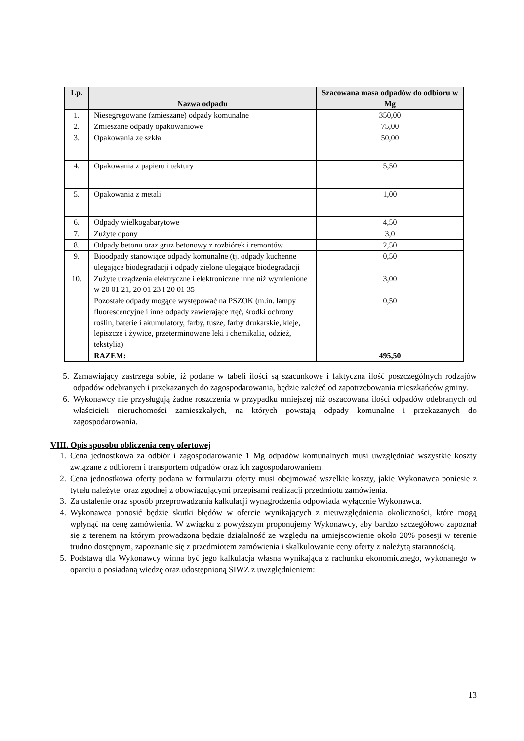| Lp. | Nazwa odpadu | Szacowana masa odpadów do odbioru w Mg |
| --- | --- | --- |
| 1. | Niesegregowane (zmieszane) odpady komunalne | 350,00 |
| 2. | Zmieszane odpady opakowaniowe | 75,00 |
| 3. | Opakowania ze szkła | 50,00 |
| 4. | Opakowania z papieru i tektury | 5,50 |
| 5. | Opakowania z metali | 1,00 |
| 6. | Odpady wielkogabarytowe | 4,50 |
| 7. | Zużyte opony | 3,0 |
| 8. | Odpady betonu oraz gruz betonowy z rozbiórek i remontów | 2,50 |
| 9. | Bioodpady stanowiące odpady komunalne (tj. odpady kuchenne ulegające biodegradacji i odpady zielone ulegające biodegradacji | 0,50 |
| 10. | Zużyte urządzenia elektryczne i elektroniczne inne niż wymienione w 20 01 21, 20 01 23 i 20 01 35 | 3,00 |
| | Pozostałe odpady mogące występować na PSZOK (m.in. lampy fluorescencyjne i inne odpady zawierające rtęć, środki ochrony roślin, baterie i akumulatory, farby, tusze, farby drukarskie, kleje, lepiszcze i żywice, przeterminowane leki i chemikalia, odzież, tekstylia) | 0,50 |
| | RAZEM: | 495,50 |
5. Zamawiający zastrzega sobie, iż podane w tabeli ilości są szacunkowe i faktyczna ilość poszczególnych rodzajów odpadów odebranych i przekazanych do zagospodarowania, będzie zależeć od zapotrzebowania mieszkańców gminy.
6. Wykonawcy nie przysługują żadne roszczenia w przypadku mniejszej niż oszacowana ilości odpadów odebranych od właścicieli nieruchomości zamieszkałych, na których powstają odpady komunalne i przekazanych do zagospodarowania.
VIII. Opis sposobu obliczenia ceny ofertowej
1. Cena jednostkowa za odbiór i zagospodarowanie 1 Mg odpadów komunalnych musi uwzględniać wszystkie koszty związane z odbiorem i transportem odpadów oraz ich zagospodarowaniem.
2. Cena jednostkowa oferty podana w formularzu oferty musi obejmować wszelkie koszty, jakie Wykonawca poniesie z tytułu należytej oraz zgodnej z obowiązującymi przepisami realizacji przedmiotu zamówienia.
3. Za ustalenie oraz sposób przeprowadzania kalkulacji wynagrodzenia odpowiada wyłącznie Wykonawca.
4. Wykonawca ponosić będzie skutki błędów w ofercie wynikających z nieuwzględnienia okoliczności, które mogą wpłynąć na cenę zamówienia. W związku z powyższym proponujemy Wykonawcy, aby bardzo szczegółowo zapoznał się z terenem na którym prowadzona będzie działalność ze względu na umiejscowienie około 20% posesji w terenie trudno dostępnym, zapoznanie się z przedmiotem zamówienia i skalkulowanie ceny oferty z należytą starannością.
5. Podstawą dla Wykonawcy winna być jego kalkulacja własna wynikająca z rachunku ekonomicznego, wykonanego w oparciu o posiadaną wiedzę oraz udostępnioną SIWZ z uwzględnieniem:
13